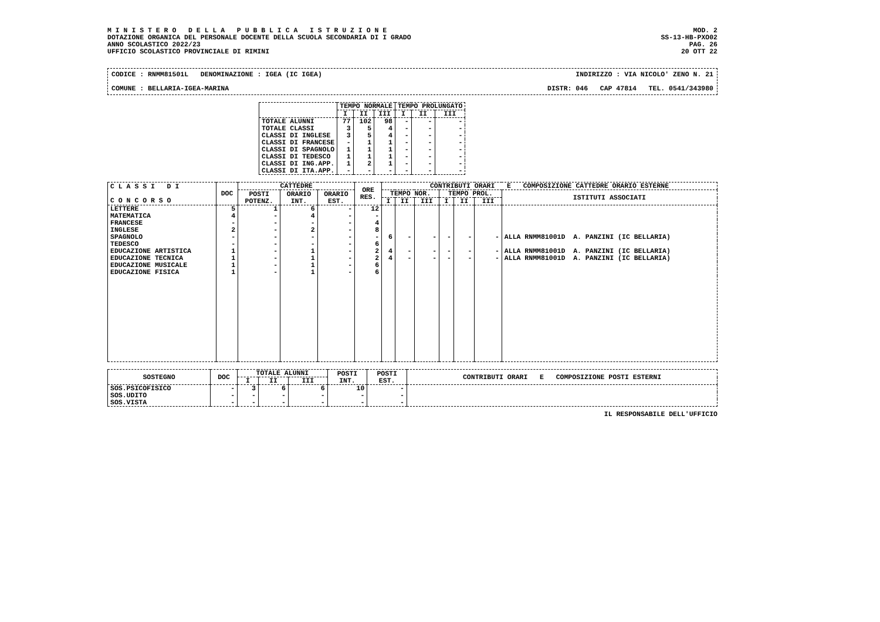M I N I S T E R O D E L L A P U B B L I C A I S T R U Z I O N E
DOTAZIONE ORGANICA DEL PERSONALE DOCENTE DELLA SCUOLA SECONDARIA DI I GRADO
ANNO SCOLASTICO 2022/23
UFFICIO SCOLASTICO PROVINCIALE DI RIMINI
MOD. 2
SS-13-HB-PXO02
PAG. 26
20 OTT 22
CODICE : RNMM81501L DENOMINAZIONE : IGEA (IC IGEA) INDIRIZZO : VIA NICOLO' ZENO N. 21
COMUNE : BELLARIA-IGEA-MARINA DISTR: 046 CAP 47814 TEL. 0541/343980
| | TEMPO NORMALE | | | TEMPO PROLUNGATO | | |
| --- | --- | --- | --- | --- | --- | --- |
| | I | II | III | I | II | III |
| TOTALE ALUNNI | 77 | 102 | 98 | - | - | - |
| TOTALE CLASSI | 3 | 5 | 4 | - | - | - |
| CLASSI DI INGLESE | 3 | 5 | 4 | - | - | - |
| CLASSI DI FRANCESE | - | 1 | 1 | - | - | - |
| CLASSI DI SPAGNOLO | 1 | 1 | 1 | - | - | - |
| CLASSI DI TEDESCO | 1 | 1 | 1 | - | - | - |
| CLASSI DI ING.APP. | 1 | 2 | 1 | - | - | - |
| CLASSI DI ITA.APP. | - | - | - | - | - | - |
| C L A S S I D I C O N C O R S O | DOC | CATTEDRE | | | ORE RES. | CONTRIBUTI ORARI E COMPOSIZIONE CATTEDRE ORARIO ESTERNE | | | | | | |
| --- | --- | --- | --- | --- | --- | --- | --- | --- | --- | --- | --- | --- |
| | | POSTI POTENZ. | ORARIO INT. | ORARIO EST. | | TEMPO NOR. | | | TEMPO PROL. | | | ISTITUTI ASSOCIATI |
| | | | | | | I | II | III | I | II | III | |
| LETTERE | 5 | 1 | 6 | - | 12 | | | | | | | |
| MATEMATICA | 4 | - | 4 | - | - | | | | | | | |
| FRANCESE | - | - | - | - | 4 | | | | | | | |
| INGLESE | 2 | - | 2 | - | 8 | | | | | | | |
| SPAGNOLO | - | - | - | - | - | 6 | - | - | - | - | - | ALLA RNMM81001D A. PANZINI (IC BELLARIA) |
| TEDESCO | - | - | - | - | 6 | | | | | | | |
| EDUCAZIONE ARTISTICA | 1 | - | 1 | - | 2 | 4 | - | - | - | - | - | ALLA RNMM81001D A. PANZINI (IC BELLARIA) |
| EDUCAZIONE TECNICA | 1 | - | 1 | - | 2 | 4 | - | - | - | - | - | ALLA RNMM81001D A. PANZINI (IC BELLARIA) |
| EDUCAZIONE MUSICALE | 1 | - | 1 | - | 6 | | | | | | | |
| EDUCAZIONE FISICA | 1 | - | 1 | - | 6 | | | | | | | |
| SOSTEGNO | DOC | TOTALE ALUNNI | | | POSTI INT. | POSTI EST. | CONTRIBUTI ORARI E COMPOSIZIONE POSTI ESTERNI |
| --- | --- | --- | --- | --- | --- | --- | --- |
| | | I | II | III | | | |
| SOS.PSICOFISICO | - | 3 | 6 | 6 | 10 | - | |
| SOS.UDITO | - | - | - | - | - | - | |
| SOS.VISTA | - | - | - | - | - | - | |
IL RESPONSABILE DELL'UFFICIO